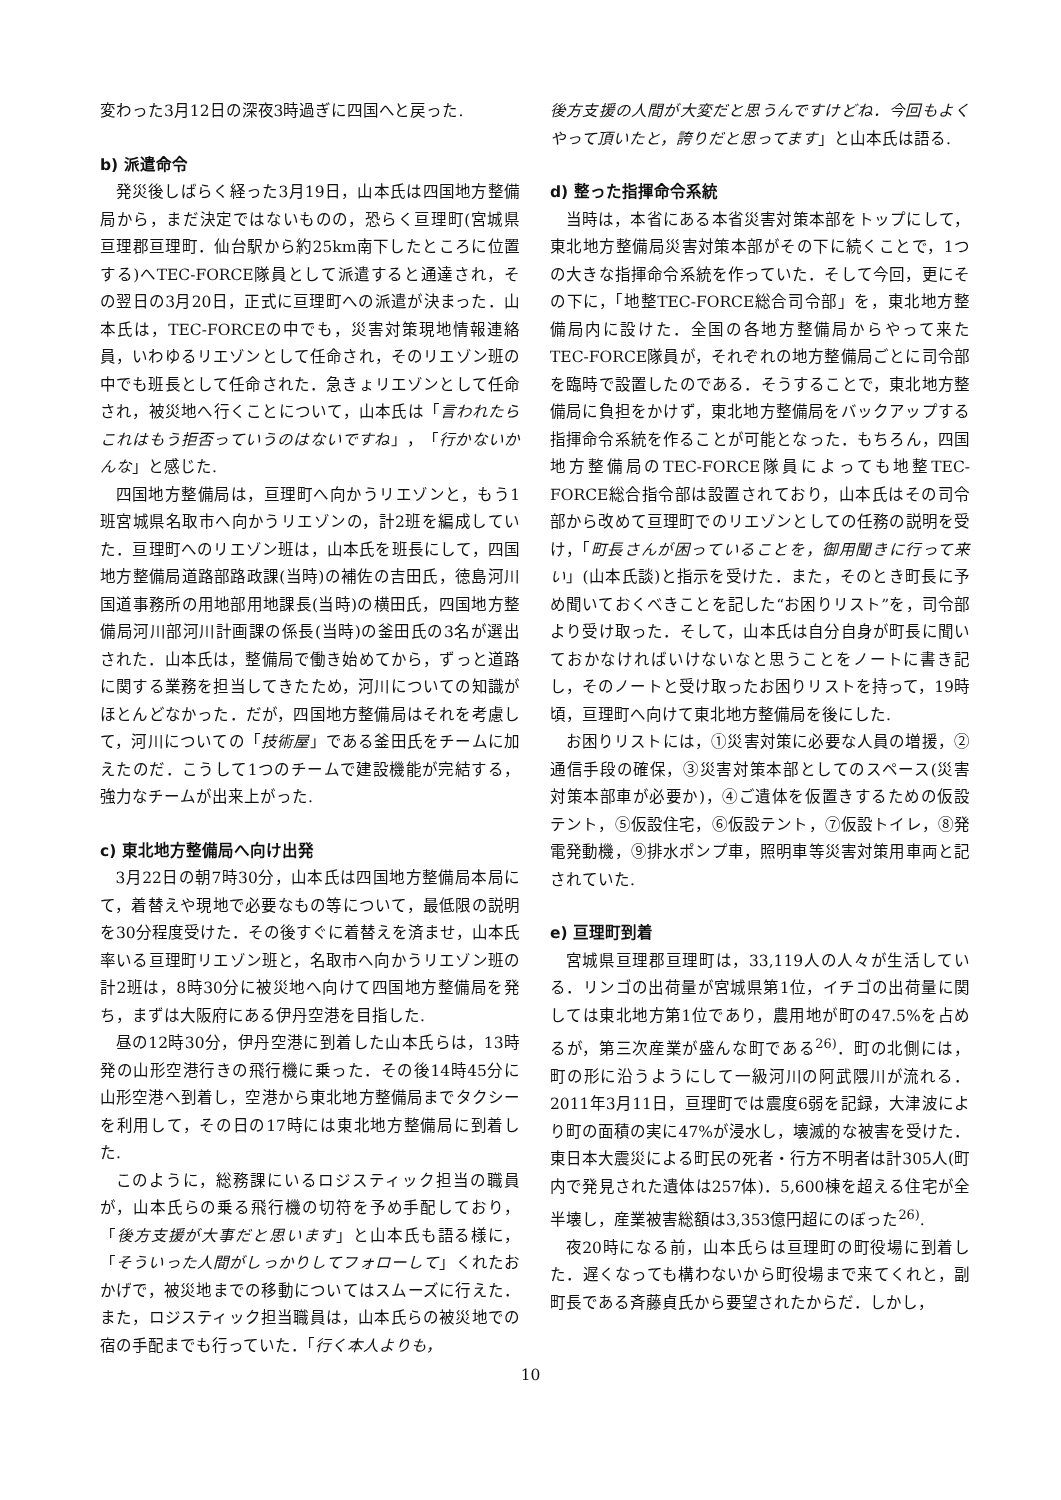変わった3月12日の深夜3時過ぎに四国へと戻った.
b) 派遣命令
発災後しばらく経った3月19日，山本氏は四国地方整備局から，まだ決定ではないものの，恐らく亘理町(宮城県亘理郡亘理町．仙台駅から約25km南下したところに位置する)へTEC-FORCE隊員として派遣すると通達され，その翌日の3月20日，正式に亘理町への派遣が決まった．山本氏は，TEC-FORCEの中でも，災害対策現地情報連絡員，いわゆるリエゾンとして任命され，そのリエゾン班の中でも班長として任命された．急きょリエゾンとして任命され，被災地へ行くことについて，山本氏は「言われたらこれはもう拒否っていうのはないですね」，「行かないかんな」と感じた.
四国地方整備局は，亘理町へ向かうリエゾンと，もう1班宮城県名取市へ向かうリエゾンの，計2班を編成していた．亘理町へのリエゾン班は，山本氏を班長にして，四国地方整備局道路部路政課(当時)の補佐の吉田氏，徳島河川国道事務所の用地部用地課長(当時)の横田氏，四国地方整備局河川部河川計画課の係長(当時)の釜田氏の3名が選出された．山本氏は，整備局で働き始めてから，ずっと道路に関する業務を担当してきたため，河川についての知識がほとんどなかった．だが，四国地方整備局はそれを考慮して，河川についての「技術屋」である釜田氏をチームに加えたのだ．こうして1つのチームで建設機能が完結する，強力なチームが出来上がった.
c) 東北地方整備局へ向け出発
3月22日の朝7時30分，山本氏は四国地方整備局本局にて，着替えや現地で必要なもの等について，最低限の説明を30分程度受けた．その後すぐに着替えを済ませ，山本氏率いる亘理町リエゾン班と，名取市へ向かうリエゾン班の計2班は，8時30分に被災地へ向けて四国地方整備局を発ち，まずは大阪府にある伊丹空港を目指した.
昼の12時30分，伊丹空港に到着した山本氏らは，13時発の山形空港行きの飛行機に乗った．その後14時45分に山形空港へ到着し，空港から東北地方整備局までタクシーを利用して，その日の17時には東北地方整備局に到着した.
このように，総務課にいるロジスティック担当の職員が，山本氏らの乗る飛行機の切符を予め手配しており，「後方支援が大事だと思います」と山本氏も語る様に，「そういった人間がしっかりしてフォローして」くれたおかげで，被災地までの移動についてはスムーズに行えた．また，ロジスティック担当職員は，山本氏らの被災地での宿の手配までも行っていた．「行く本人よりも，
後方支援の人間が大変だと思うんですけどね．今回もよくやって頂いたと，誇りだと思ってます」と山本氏は語る.
d) 整った指揮命令系統
当時は，本省にある本省災害対策本部をトップにして，東北地方整備局災害対策本部がその下に続くことで，1つの大きな指揮命令系統を作っていた．そして今回，更にその下に，「地整TEC-FORCE総合司令部」を，東北地方整備局内に設けた．全国の各地方整備局からやって来たTEC-FORCE隊員が，それぞれの地方整備局ごとに司令部を臨時で設置したのである．そうすることで，東北地方整備局に負担をかけず，東北地方整備局をバックアップする指揮命令系統を作ることが可能となった．もちろん，四国地方整備局のTEC-FORCE隊員によっても地整TEC-FORCE総合指令部は設置されており，山本氏はその司令部から改めて亘理町でのリエゾンとしての任務の説明を受け，「町長さんが困っていることを，御用聞きに行って来い」(山本氏談)と指示を受けた．また，そのとき町長に予め聞いておくべきことを記した“お困りリスト”を，司令部より受け取った．そして，山本氏は自分自身が町長に聞いておかなければいけないなと思うことをノートに書き記し，そのノートと受け取ったお困りリストを持って，19時頃，亘理町へ向けて東北地方整備局を後にした.
お困りリストには，①災害対策に必要な人員の増援，②通信手段の確保，③災害対策本部としてのスペース(災害対策本部車が必要か)，④ご遺体を仮置きするための仮設テント，⑤仮設住宅，⑥仮設テント，⑦仮設トイレ，⑧発電発動機，⑨排水ポンプ車，照明車等災害対策用車両と記されていた.
e) 亘理町到着
宮城県亘理郡亘理町は，33,119人の人々が生活している．リンゴの出荷量が宮城県第1位，イチゴの出荷量に関しては東北地方第1位であり，農用地が町の47.5%を占めるが，第三次産業が盛んな町である<sup>26)</sup>．町の北側には，町の形に沿うようにして一級河川の阿武隈川が流れる．2011年3月11日，亘理町では震度6弱を記録，大津波により町の面積の実に47%が浸水し，壊滅的な被害を受けた．東日本大震災による町民の死者・行方不明者は計305人(町内で発見された遺体は257体)．5,600棟を超える住宅が全半壊し，産業被害総額は3,353億円超にのぼった<sup>26)</sup>.
夜20時になる前，山本氏らは亘理町の町役場に到着した．遅くなっても構わないから町役場まで来てくれと，副町長である斉藤貞氏から要望されたからだ．しかし，
10